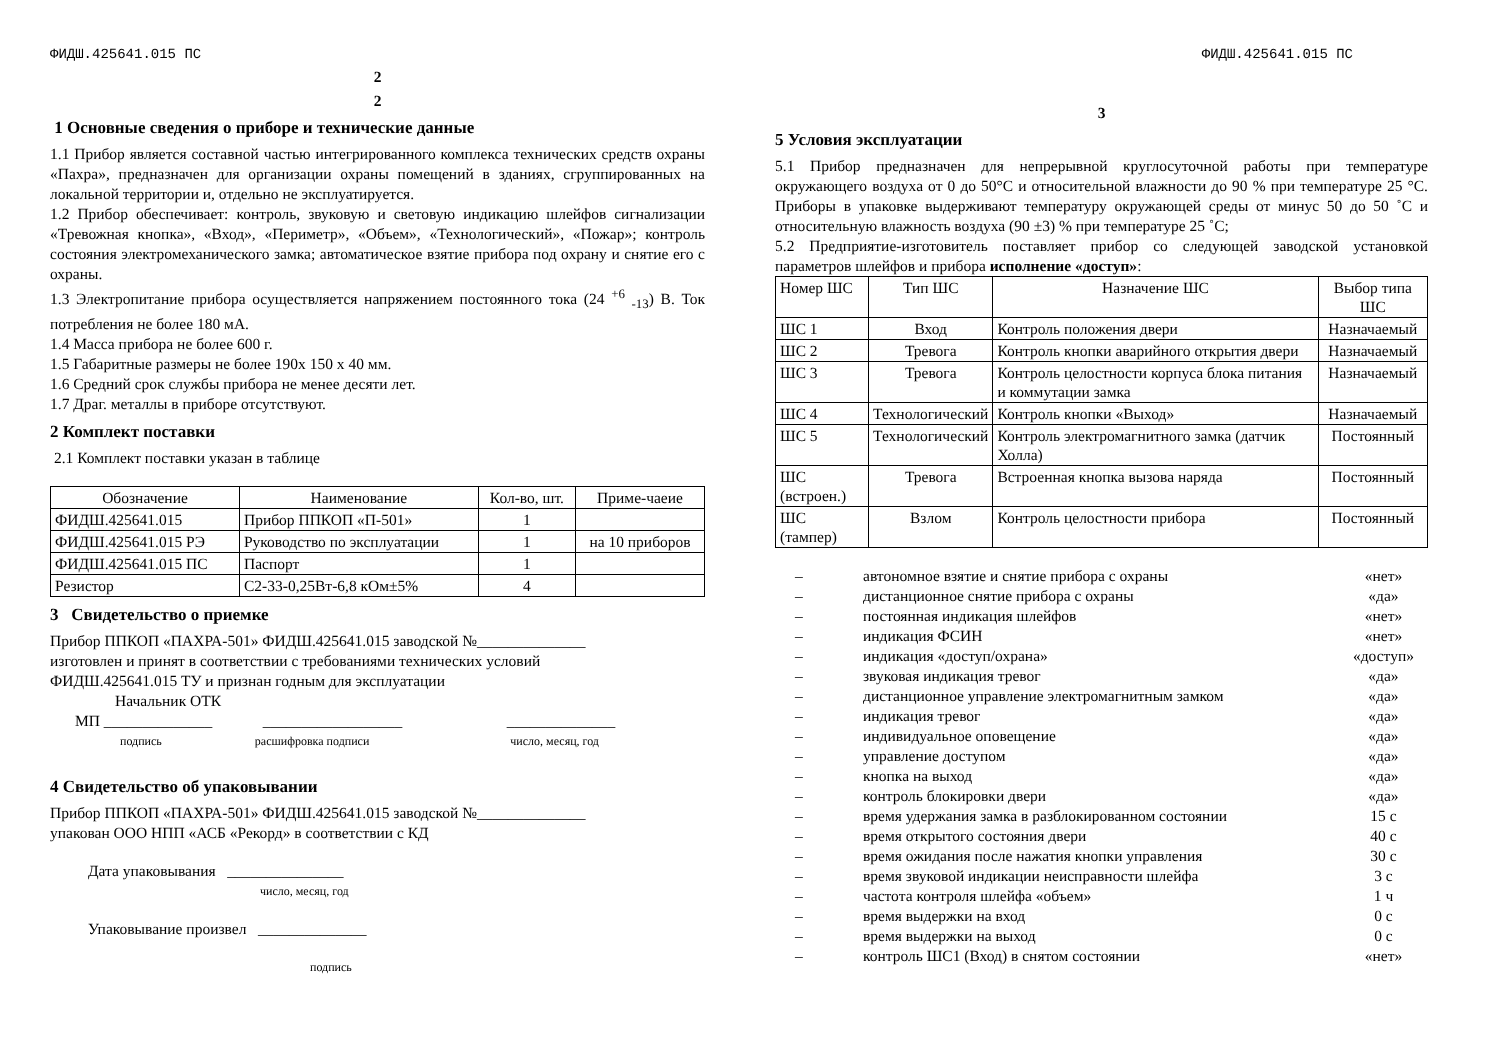ФИДШ.425641.015 ПС
2
2
1 Основные сведения о приборе и технические данные
1.1 Прибор является составной частью интегрированного комплекса технических средств охраны «Пахра», предназначен для организации охраны помещений в зданиях, сгруппированных на локальной территории и, отдельно не эксплуатируется.
1.2 Прибор обеспечивает: контроль, звуковую и световую индикацию шлейфов сигнализации «Тревожная кнопка», «Вход», «Периметр», «Объем», «Технологический», «Пожар»; контроль состояния электромеханического замка; автоматическое взятие прибора под охрану и снятие его с охраны.
1.3 Электропитание прибора осуществляется напряжением постоянного тока (24 <sup>+6</sup> <sub>-13</sub>) В. Ток потребления не более 180 мА.
1.4 Масса прибора не более 600 г.
1.5 Габаритные размеры не более 190х 150 х 40 мм.
1.6 Средний срок службы прибора не менее десяти лет.
1.7 Драг. металлы в приборе отсутствуют.
2 Комплект поставки
2.1 Комплект поставки указан в таблице
| Обозначение | Наименование | Кол-во, шт. | Приме-чаеие |
| --- | --- | --- | --- |
| ФИДШ.425641.015 | Прибор ППКОП «П-501» | 1 | |
| ФИДШ.425641.015 РЭ | Руководство по эксплуатации | 1 | на 10 приборов |
| ФИДШ.425641.015 ПС | Паспорт | 1 | |
| Резистор | С2-33-0,25Вт-6,8 кОм±5% | 4 | |
3 Свидетельство о приемке
Прибор ППКОП «ПАХРА-501» ФИДШ.425641.015 заводской №______________
изготовлен и принят в соответствии с требованиями технических условий
ФИДШ.425641.015 ТУ и признан годным для эксплуатации
Начальник ОТК
МП ______________ __________________ ______________
подпись расшифровка подписи число, месяц, год
4 Свидетельство об упаковывании
Прибор ППКОП «ПАХРА-501» ФИДШ.425641.015 заводской №______________
упакован ООО НПП «АСБ «Рекорд» в соответствии с КД
Дата упаковывания _______________
число, месяц, год
Упаковывание произвел ______________
подпись
ФИДШ.425641.015 ПС
3
5 Условия эксплуатации
5.1 Прибор предназначен для непрерывной круглосуточной работы при температуре окружающего воздуха от 0 до 50°С и относительной влажности до 90 % при температуре 25 °С. Приборы в упаковке выдерживают температуру окружающей среды от минус 50 до 50 ˚С и относительную влажность воздуха (90 ±3) % при температуре 25 ˚С;
5.2 Предприятие-изготовитель поставляет прибор со следующей заводской установкой параметров шлейфов и прибора исполнение «доступ»:
| Номер ШС | Тип ШС | Назначение ШС | Выбор типа ШС |
| --- | --- | --- | --- |
| ШС 1 | Вход | Контроль положения двери | Назначаемый |
| ШС 2 | Тревога | Контроль кнопки аварийного открытия двери | Назначаемый |
| ШС 3 | Тревога | Контроль целостности корпуса блока питания и коммутации замка | Назначаемый |
| ШС 4 | Технологический | Контроль кнопки «Выход» | Назначаемый |
| ШС 5 | Технологический | Контроль электромагнитного замка (датчик Холла) | Постоянный |
| ШС (встроен.) | Тревога | Встроенная кнопка вызова наряда | Постоянный |
| ШС (тампер) | Взлом | Контроль целостности прибора | Постоянный |
| – | автономное взятие и снятие прибора с охраны | «нет» |
| – | дистанционное снятие прибора с охраны | «да» |
| – | постоянная индикация шлейфов | «нет» |
| – | индикация ФСИН | «нет» |
| – | индикация «доступ/охрана» | «доступ» |
| – | звуковая индикация тревог | «да» |
| – | дистанционное управление электромагнитным замком | «да» |
| – | индикация тревог | «да» |
| – | индивидуальное оповещение | «да» |
| – | управление доступом | «да» |
| – | кнопка на выход | «да» |
| – | контроль блокировки двери | «да» |
| – | время удержания замка в разблокированном состоянии | 15 с |
| – | время открытого состояния двери | 40 с |
| – | время ожидания после нажатия кнопки управления | 30 с |
| – | время звуковой индикации неисправности шлейфа | 3 с |
| – | частота контроля шлейфа «объем» | 1 ч |
| – | время выдержки на вход | 0 с |
| – | время выдержки на выход | 0 с |
| – | контроль ШС1 (Вход) в снятом состоянии | «нет» |